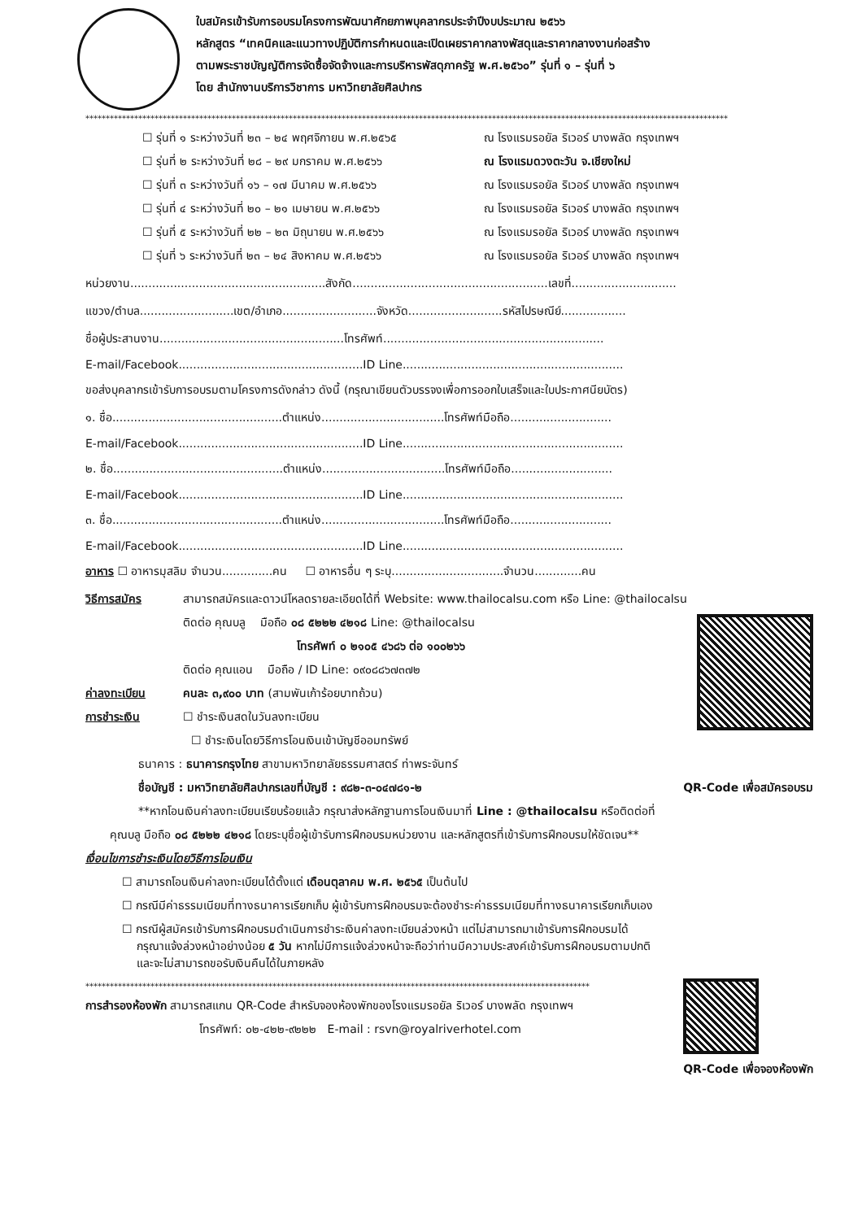ใบสมัครเข้ารับการอบรมโครงการพัฒนาศักยภาพบุคลากรประจำปีงบประมาณ ๒๕๖๖
หลักสูตร “เทคนิคและแนวทางปฏิบัติการกำหนดและเปิดเผยราคากลางพัสดุและราคากลางงานก่อสร้าง
ตามพระราชบัญญัติการจัดซื้อจัดจ้างและการบริหารพัสดุภาครัฐ พ.ศ.๒๕๖๐” รุ่นที่ ๑ – รุ่นที่ ๖
โดย สำนักงานบริการวิชาการ มหาวิทยาลัยศิลปากร
**************************************************************************************************************************************************************
☐ รุ่นที่ ๑ ระหว่างวันที่ ๒๓ – ๒๔ พฤศจิกายน พ.ศ.๒๕๖๕ ณ โรงแรมรอยัล ริเวอร์ บางพลัด กรุงเทพฯ
☐ รุ่นที่ ๒ ระหว่างวันที่ ๒๘ – ๒๙ มกราคม พ.ศ.๒๕๖๖ ณ โรงแรมดวงตะวัน จ.เชียงใหม่
☐ รุ่นที่ ๓ ระหว่างวันที่ ๑๖ – ๑๗ มีนาคม พ.ศ.๒๕๖๖ ณ โรงแรมรอยัล ริเวอร์ บางพลัด กรุงเทพฯ
☐ รุ่นที่ ๔ ระหว่างวันที่ ๒๐ – ๒๑ เมษายน พ.ศ.๒๕๖๖ ณ โรงแรมรอยัล ริเวอร์ บางพลัด กรุงเทพฯ
☐ รุ่นที่ ๕ ระหว่างวันที่ ๒๒ – ๒๓ มิถุนายน พ.ศ.๒๕๖๖ ณ โรงแรมรอยัล ริเวอร์ บางพลัด กรุงเทพฯ
☐ รุ่นที่ ๖ ระหว่างวันที่ ๒๓ – ๒๔ สิงหาคม พ.ศ.๒๕๖๖ ณ โรงแรมรอยัล ริเวอร์ บางพลัด กรุงเทพฯ
หน่วยงาน......................................................สังกัด......................................................เลขที่.............................
แขวง/ตำบล..........................เขต/อำเภอ..........................จังหวัด..........................รหัสไปรษณีย์..................
ชื่อผู้ประสานงาน...................................................โทรศัพท์.............................................................
E-mail/Facebook...................................................ID Line.............................................................
ขอส่งบุคลากรเข้ารับการอบรมตามโครงการดังกล่าว ดังนี้ (กรุณาเขียนตัวบรรจงเพื่อการออกใบเสร็จและใบประกาศนียบัตร)
๑. ชื่อ...............................................ตำแหน่ง..................................โทรศัพท์มือถือ............................
E-mail/Facebook...................................................ID Line.............................................................
๒. ชื่อ...............................................ตำแหน่ง..................................โทรศัพท์มือถือ............................
E-mail/Facebook...................................................ID Line.............................................................
๓. ชื่อ...............................................ตำแหน่ง..................................โทรศัพท์มือถือ............................
E-mail/Facebook...................................................ID Line.............................................................
อาหาร ☐ อาหารมุสลิม จำนวน..............คน ☐ อาหารอื่น ๆ ระบุ...............................จำนวน.............คน
วิธีการสมัคร สามารถสมัครและดาวน์โหลดรายละเอียดได้ที่ Website: www.thailocalsu.com หรือ Line: @thailocalsu
ติดต่อ คุณบลู มือถือ ๐๘ ๕๒๒๒ ๔๒๑๘ Line: @thailocalsu
โทรศัพท์ ๐ ๒๑๐๕ ๔๖๘๖ ต่อ ๑๐๐๒๖๖
ติดต่อ คุณแอน มือถือ / ID Line: ๐๙๐๘๘๖๗๓๗๒
ค่าลงทะเบียน คนละ ๓,๙๐๐ บาท (สามพันเก้าร้อยบาทถ้วน)
การชำระเงิน ☐ ชำระเงินสดในวันลงทะเบียน
☐ ชำระเงินโดยวิธีการโอนเงินเข้าบัญชีออมทรัพย์
ธนาคาร : ธนาคารกรุงไทย สาขามหาวิทยาลัยธรรมศาสตร์ ท่าพระจันทร์
ชื่อบัญชี : มหาวิทยาลัยศิลปากรเลขที่บัญชี : ๙๘๒-๓-๐๔๗๘๑-๒ QR-Code เพื่อสมัครอบรม
**หากโอนเงินค่าลงทะเบียนเรียบร้อยแล้ว กรุณาส่งหลักฐานการโอนเงินมาที่ Line : @thailocalsu หรือติดต่อที่
คุณบลู มือถือ ๐๘ ๕๒๒๒ ๔๒๑๘ โดยระบุชื่อผู้เข้ารับการฝึกอบรมหน่วยงาน และหลักสูตรที่เข้ารับการฝึกอบรมให้ชัดเจน**
เงื่อนไขการชำระเงินโดยวิธีการโอนเงิน
☐ สามารถโอนเงินค่าลงทะเบียนได้ตั้งแต่ เดือนตุลาคม พ.ศ. ๒๕๖๕ เป็นต้นไป
☐ กรณีมีค่าธรรมเนียมที่ทางธนาคารเรียกเก็บ ผู้เข้ารับการฝึกอบรมจะต้องชำระค่าธรรมเนียมที่ทางธนาคารเรียกเก็บเอง
☐ กรณีผู้สมัครเข้ารับการฝึกอบรมดำเนินการชำระเงินค่าลงทะเบียนล่วงหน้า แต่ไม่สามารถมาเข้ารับการฝึกอบรมได้
กรุณาแจ้งล่วงหน้าอย่างน้อย ๕ วัน หากไม่มีการแจ้งล่วงหน้าจะถือว่าท่านมีความประสงค์เข้ารับการฝึกอบรมตามปกติ
และจะไม่สามารถขอรับเงินคืนได้ในภายหลัง
****************************************************************************************************************************
การสำรองห้องพัก สามารถสแกน QR-Code สำหรับจองห้องพักของโรงแรมรอยัล ริเวอร์ บางพลัด กรุงเทพฯ
โทรศัพท์: ๐๒-๔๒๒-๙๒๒๒ E-mail : rsvn@royalriverhotel.com
QR-Code เพื่อจองห้องพัก